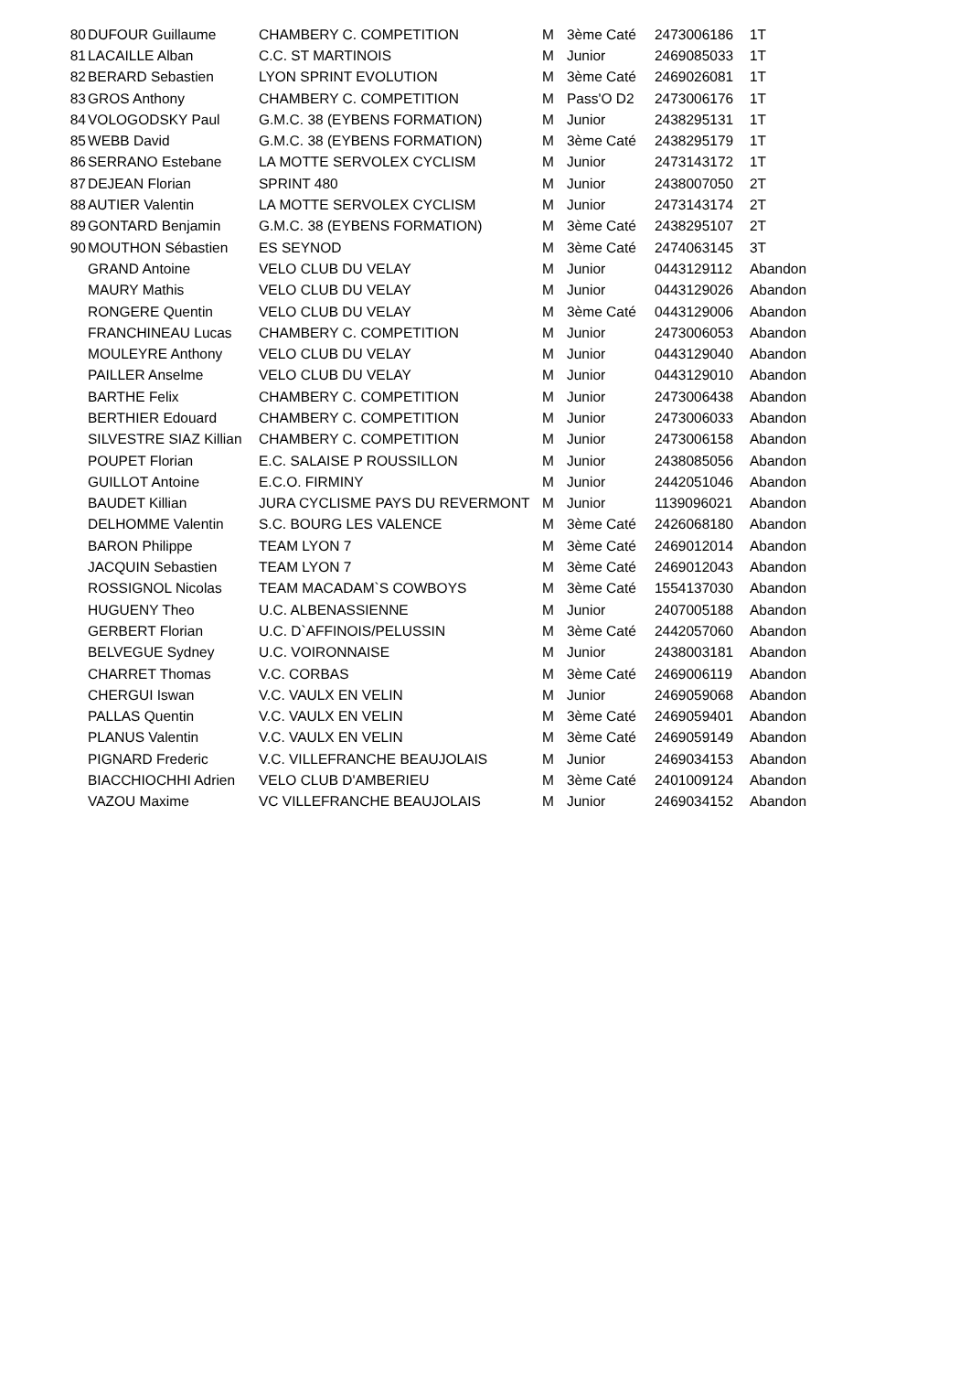| 80 | DUFOUR Guillaume | CHAMBERY C. COMPETITION | M | 3ème Caté | 2473006186 | 1T |
| 81 | LACAILLE Alban | C.C. ST MARTINOIS | M | Junior | 2469085033 | 1T |
| 82 | BERARD Sebastien | LYON SPRINT EVOLUTION | M | 3ème Caté | 2469026081 | 1T |
| 83 | GROS Anthony | CHAMBERY C. COMPETITION | M | Pass'O D2 | 2473006176 | 1T |
| 84 | VOLOGODSKY Paul | G.M.C. 38 (EYBENS FORMATION) | M | Junior | 2438295131 | 1T |
| 85 | WEBB David | G.M.C. 38 (EYBENS FORMATION) | M | 3ème Caté | 2438295179 | 1T |
| 86 | SERRANO Estebane | LA MOTTE SERVOLEX CYCLISM | M | Junior | 2473143172 | 1T |
| 87 | DEJEAN Florian | SPRINT 480 | M | Junior | 2438007050 | 2T |
| 88 | AUTIER Valentin | LA MOTTE SERVOLEX CYCLISM | M | Junior | 2473143174 | 2T |
| 89 | GONTARD Benjamin | G.M.C. 38 (EYBENS FORMATION) | M | 3ème Caté | 2438295107 | 2T |
| 90 | MOUTHON Sébastien | ES SEYNOD | M | 3ème Caté | 2474063145 | 3T |
| | GRAND Antoine | VELO CLUB DU VELAY | M | Junior | 0443129112 | Abandon |
| | MAURY Mathis | VELO CLUB DU VELAY | M | Junior | 0443129026 | Abandon |
| | RONGERE Quentin | VELO CLUB DU VELAY | M | 3ème Caté | 0443129006 | Abandon |
| | FRANCHINEAU Lucas | CHAMBERY C. COMPETITION | M | Junior | 2473006053 | Abandon |
| | MOULEYRE Anthony | VELO CLUB DU VELAY | M | Junior | 0443129040 | Abandon |
| | PAILLER Anselme | VELO CLUB DU VELAY | M | Junior | 0443129010 | Abandon |
| | BARTHE Felix | CHAMBERY C. COMPETITION | M | Junior | 2473006438 | Abandon |
| | BERTHIER Edouard | CHAMBERY C. COMPETITION | M | Junior | 2473006033 | Abandon |
| | SILVESTRE SIAZ Killian | CHAMBERY C. COMPETITION | M | Junior | 2473006158 | Abandon |
| | POUPET Florian | E.C. SALAISE P ROUSSILLON | M | Junior | 2438085056 | Abandon |
| | GUILLOT Antoine | E.C.O. FIRMINY | M | Junior | 2442051046 | Abandon |
| | BAUDET Killian | JURA CYCLISME PAYS DU REVERMONT | M | Junior | 1139096021 | Abandon |
| | DELHOMME Valentin | S.C. BOURG LES VALENCE | M | 3ème Caté | 2426068180 | Abandon |
| | BARON Philippe | TEAM LYON 7 | M | 3ème Caté | 2469012014 | Abandon |
| | JACQUIN Sebastien | TEAM LYON 7 | M | 3ème Caté | 2469012043 | Abandon |
| | ROSSIGNOL Nicolas | TEAM MACADAM`S COWBOYS | M | 3ème Caté | 1554137030 | Abandon |
| | HUGUENY Theo | U.C. ALBENASSIENNE | M | Junior | 2407005188 | Abandon |
| | GERBERT Florian | U.C. D`AFFINOIS/PELUSSIN | M | 3ème Caté | 2442057060 | Abandon |
| | BELVEGUE Sydney | U.C. VOIRONNAISE | M | Junior | 2438003181 | Abandon |
| | CHARRET Thomas | V.C. CORBAS | M | 3ème Caté | 2469006119 | Abandon |
| | CHERGUI Iswan | V.C. VAULX EN VELIN | M | Junior | 2469059068 | Abandon |
| | PALLAS Quentin | V.C. VAULX EN VELIN | M | 3ème Caté | 2469059401 | Abandon |
| | PLANUS Valentin | V.C. VAULX EN VELIN | M | 3ème Caté | 2469059149 | Abandon |
| | PIGNARD Frederic | V.C. VILLEFRANCHE BEAUJOLAIS | M | Junior | 2469034153 | Abandon |
| | BIACCHIOCHHI Adrien | VELO CLUB D'AMBERIEU | M | 3ème Caté | 2401009124 | Abandon |
| | VAZOU Maxime | VC VILLEFRANCHE BEAUJOLAIS | M | Junior | 2469034152 | Abandon |